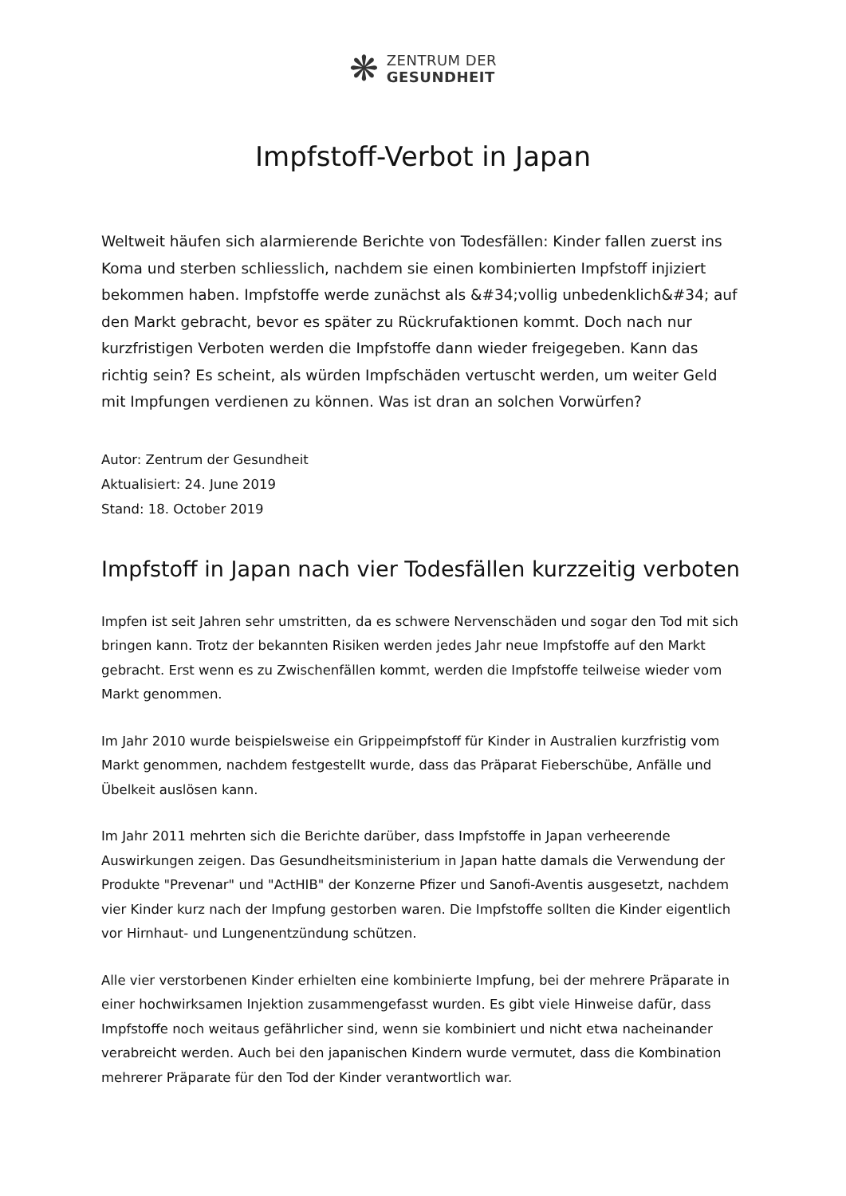❋
ZENTRUM DER
GESUNDHEIT
Impfstoff-Verbot in Japan
Weltweit häufen sich alarmierende Berichte von Todesfällen: Kinder fallen zuerst ins Koma und sterben schliesslich, nachdem sie einen kombinierten Impfstoff injiziert bekommen haben. Impfstoffe werde zunächst als &#34;vollig unbedenklich&#34; auf den Markt gebracht, bevor es später zu Rückrufaktionen kommt. Doch nach nur kurzfristigen Verboten werden die Impfstoffe dann wieder freigegeben. Kann das richtig sein? Es scheint, als würden Impfschäden vertuscht werden, um weiter Geld mit Impfungen verdienen zu können. Was ist dran an solchen Vorwürfen?
Autor: Zentrum der Gesundheit
Aktualisiert: 24. June 2019
Stand: 18. October 2019
Impfstoff in Japan nach vier Todesfällen kurzzeitig verboten
Impfen ist seit Jahren sehr umstritten, da es schwere Nervenschäden und sogar den Tod mit sich bringen kann. Trotz der bekannten Risiken werden jedes Jahr neue Impfstoffe auf den Markt gebracht. Erst wenn es zu Zwischenfällen kommt, werden die Impfstoffe teilweise wieder vom Markt genommen.
Im Jahr 2010 wurde beispielsweise ein Grippeimpfstoff für Kinder in Australien kurzfristig vom Markt genommen, nachdem festgestellt wurde, dass das Präparat Fieberschübe, Anfälle und Übelkeit auslösen kann.
Im Jahr 2011 mehrten sich die Berichte darüber, dass Impfstoffe in Japan verheerende Auswirkungen zeigen. Das Gesundheitsministerium in Japan hatte damals die Verwendung der Produkte "Prevenar" und "ActHIB" der Konzerne Pfizer und Sanofi-Aventis ausgesetzt, nachdem vier Kinder kurz nach der Impfung gestorben waren. Die Impfstoffe sollten die Kinder eigentlich vor Hirnhaut- und Lungenentzündung schützen.
Alle vier verstorbenen Kinder erhielten eine kombinierte Impfung, bei der mehrere Präparate in einer hochwirksamen Injektion zusammengefasst wurden. Es gibt viele Hinweise dafür, dass Impfstoffe noch weitaus gefährlicher sind, wenn sie kombiniert und nicht etwa nacheinander verabreicht werden. Auch bei den japanischen Kindern wurde vermutet, dass die Kombination mehrerer Präparate für den Tod der Kinder verantwortlich war.